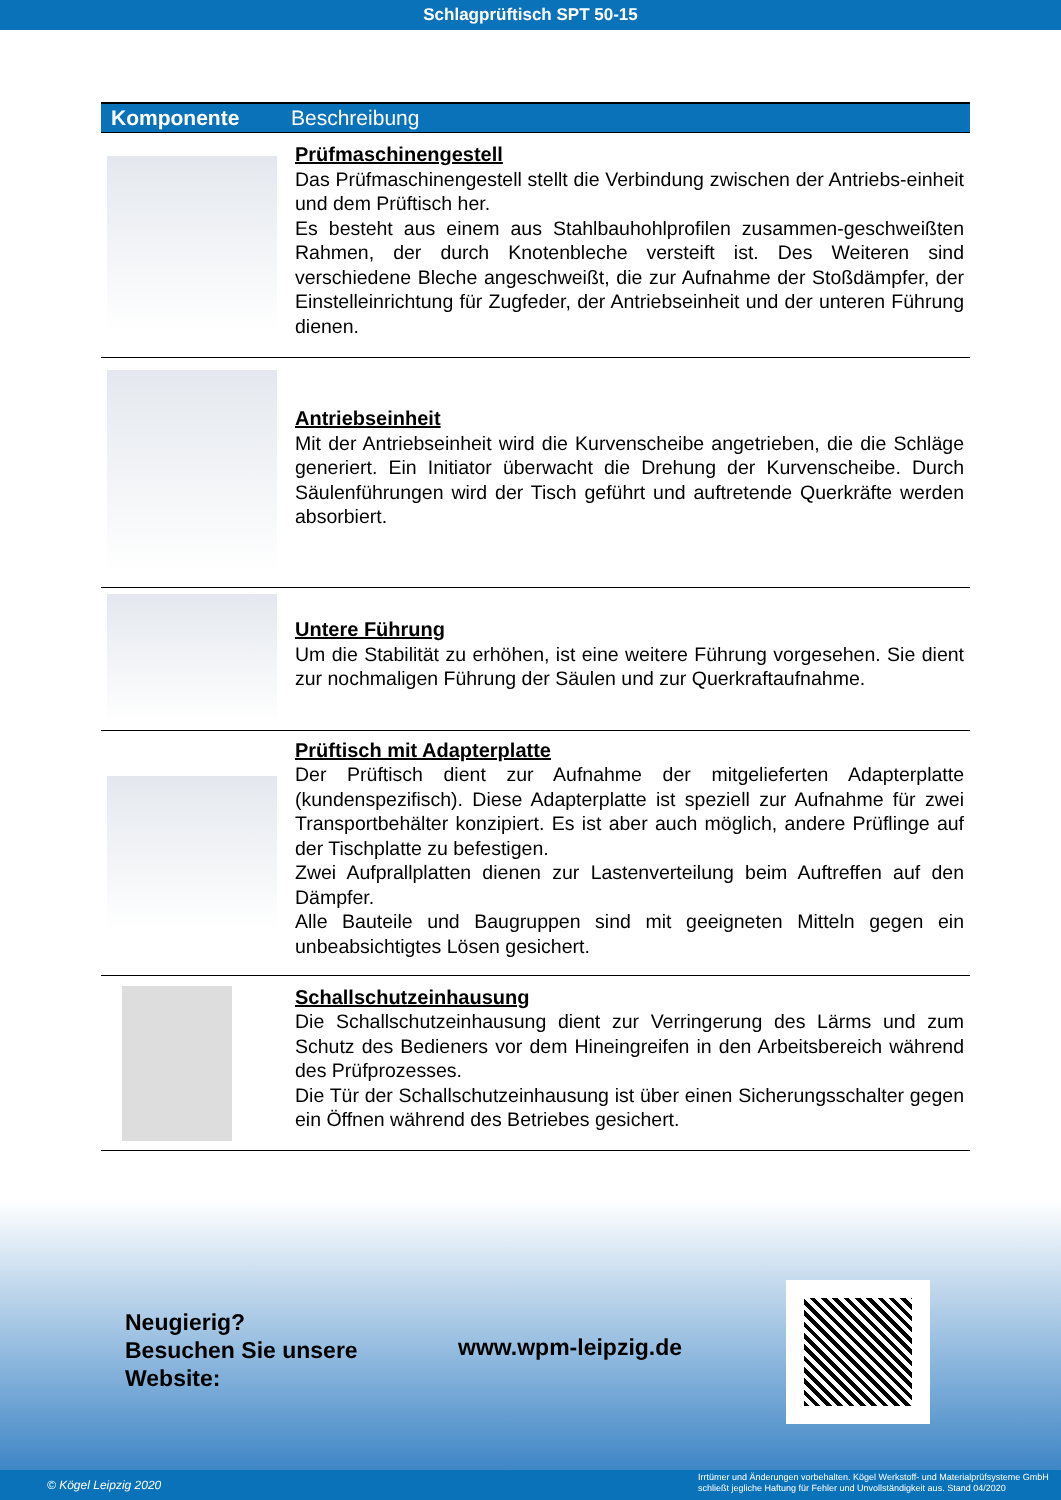Schlagprüftisch SPT 50-15
| Komponente | Beschreibung |
| --- | --- |
| | Prüfmaschinengestell Das Prüfmaschinengestell stellt die Verbindung zwischen der Antriebs-einheit und dem Prüftisch her. Es besteht aus einem aus Stahlbauhohlprofilen zusammen-geschweißten Rahmen, der durch Knotenbleche versteift ist. Des Weiteren sind verschiedene Bleche angeschweißt, die zur Aufnahme der Stoßdämpfer, der Einstelleinrichtung für Zugfeder, der Antriebseinheit und der unteren Führung dienen. |
| | Antriebseinheit Mit der Antriebseinheit wird die Kurvenscheibe angetrieben, die die Schläge generiert. Ein Initiator überwacht die Drehung der Kurvenscheibe. Durch Säulenführungen wird der Tisch geführt und auftretende Querkräfte werden absorbiert. |
| | Untere Führung Um die Stabilität zu erhöhen, ist eine weitere Führung vorgesehen. Sie dient zur nochmaligen Führung der Säulen und zur Querkraftaufnahme. |
| | Prüftisch mit Adapterplatte Der Prüftisch dient zur Aufnahme der mitgelieferten Adapterplatte (kundenspezifisch). Diese Adapterplatte ist speziell zur Aufnahme für zwei Transportbehälter konzipiert. Es ist aber auch möglich, andere Prüflinge auf der Tischplatte zu befestigen. Zwei Aufprallplatten dienen zur Lastenverteilung beim Auftreffen auf den Dämpfer. Alle Bauteile und Baugruppen sind mit geeigneten Mitteln gegen ein unbeabsichtigtes Lösen gesichert. |
| | Schallschutzeinhausung Die Schallschutzeinhausung dient zur Verringerung des Lärms und zum Schutz des Bedieners vor dem Hineingreifen in den Arbeitsbereich während des Prüfprozesses. Die Tür der Schallschutzeinhausung ist über einen Sicherungsschalter gegen ein Öffnen während des Betriebes gesichert. |
Neugierig?
Besuchen Sie unsere
Website:
www.wpm-leipzig.de
© Kögel Leipzig 2020
Irrtümer und Änderungen vorbehalten. Kögel Werkstoff- und Materialprüfsysteme GmbH
schließt jegliche Haftung für Fehler und Unvollständigkeit aus. Stand 04/2020